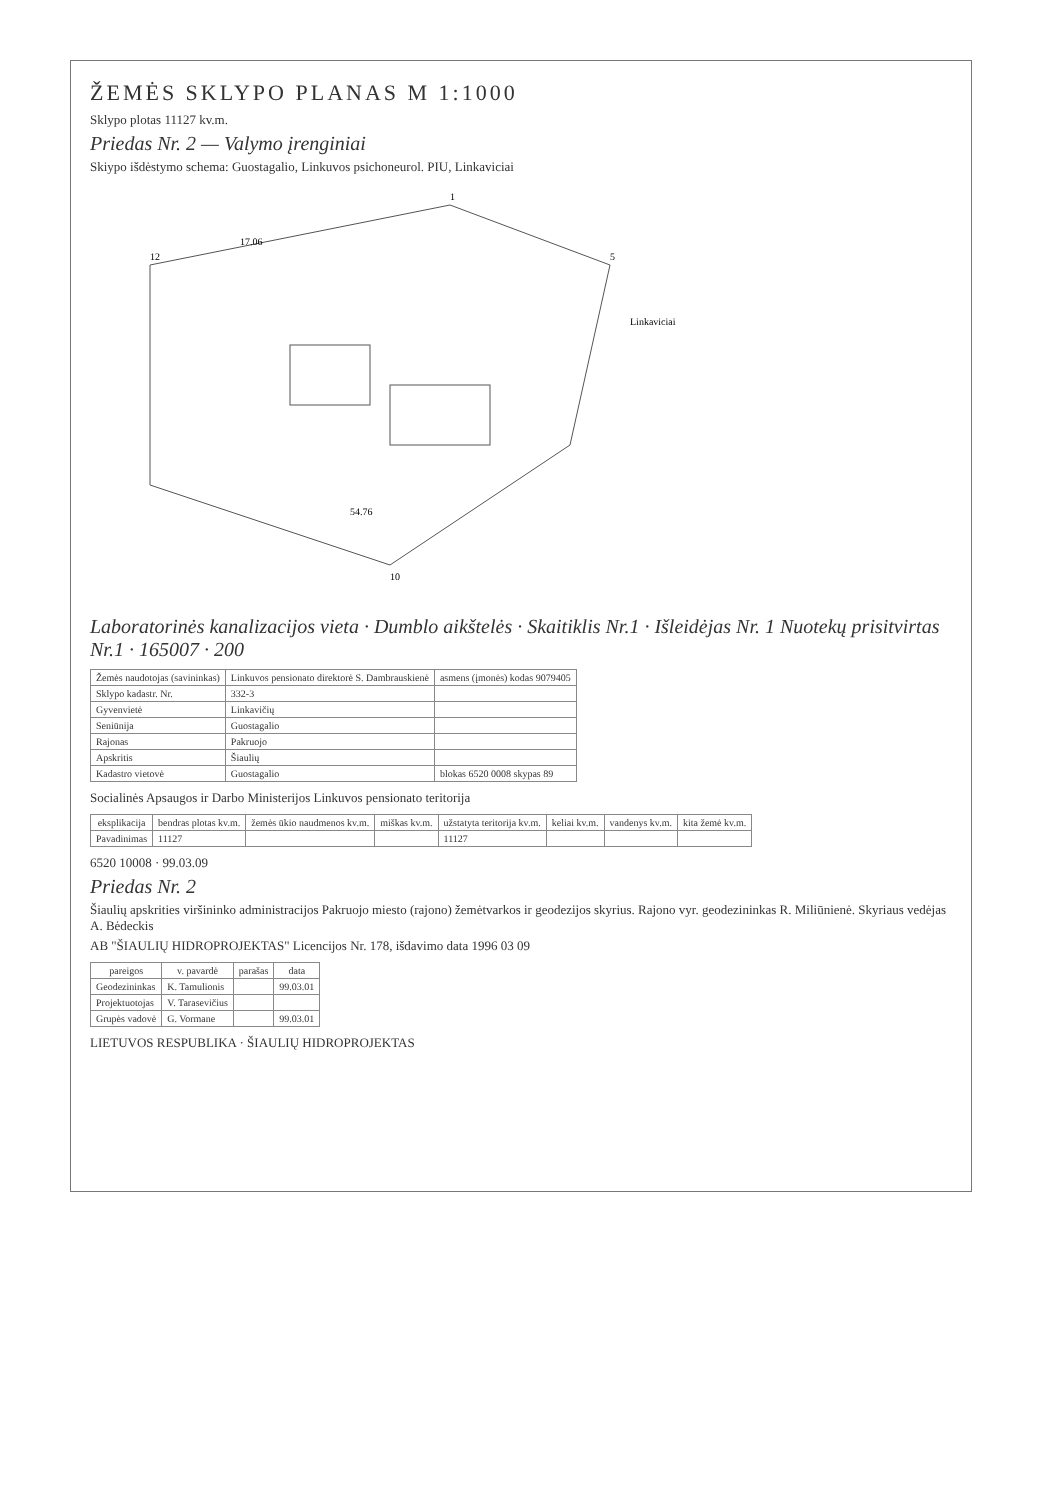ŽEMĖS SKLYPO PLANAS M 1:1000
Sklypo plotas 11127 kv.m.
Priedas Nr. 2 — Valymo įrenginiai
Skiypo išdėstymo schema: Guostagalio, Linkuvos psichoneurol. PIU, Linkaviciai
12
1
5
10
17.06
54.76
Linkaviciai
Laboratorinės kanalizacijos vieta · Dumblo aikštelės · Skaitiklis Nr.1 · Išleidėjas Nr. 1 Nuotekų prisitvirtas Nr.1 · 165007 · 200
| Žemės naudotojas (savininkas) | Linkuvos pensionato direktorė S. Dambrauskienė | asmens (įmonės) kodas 9079405 |
| Sklypo kadastr. Nr. | 332-3 | |
| Gyvenvietė | Linkavičių | |
| Seniūnija | Guostagalio | |
| Rajonas | Pakruojo | |
| Apskritis | Šiaulių | |
| Kadastro vietovė | Guostagalio | blokas 6520 0008 skypas 89 |
Socialinės Apsaugos ir Darbo Ministerijos Linkuvos pensionato teritorija
| eksplikacija | bendras plotas kv.m. | žemės ūkio naudmenos kv.m. | miškas kv.m. | užstatyta teritorija kv.m. | keliai kv.m. | vandenys kv.m. | kita žemė kv.m. |
| --- | --- | --- | --- | --- | --- | --- | --- |
| Pavadinimas | 11127 | | | 11127 | | | |
6520 10008 · 99.03.09
Priedas Nr. 2
Šiaulių apskrities viršininko administracijos Pakruojo miesto (rajono) žemėtvarkos ir geodezijos skyrius. Rajono vyr. geodezininkas R. Miliūnienė. Skyriaus vedėjas A. Bėdeckis
AB "ŠIAULIŲ HIDROPROJEKTAS" Licencijos Nr. 178, išdavimo data 1996 03 09
| pareigos | v. pavardė | parašas | data |
| --- | --- | --- | --- |
| Geodezininkas | K. Tamulionis | | 99.03.01 |
| Projektuotojas | V. Tarasevičius | | |
| Grupės vadovė | G. Vormane | | 99.03.01 |
LIETUVOS RESPUBLIKA · ŠIAULIŲ HIDROPROJEKTAS